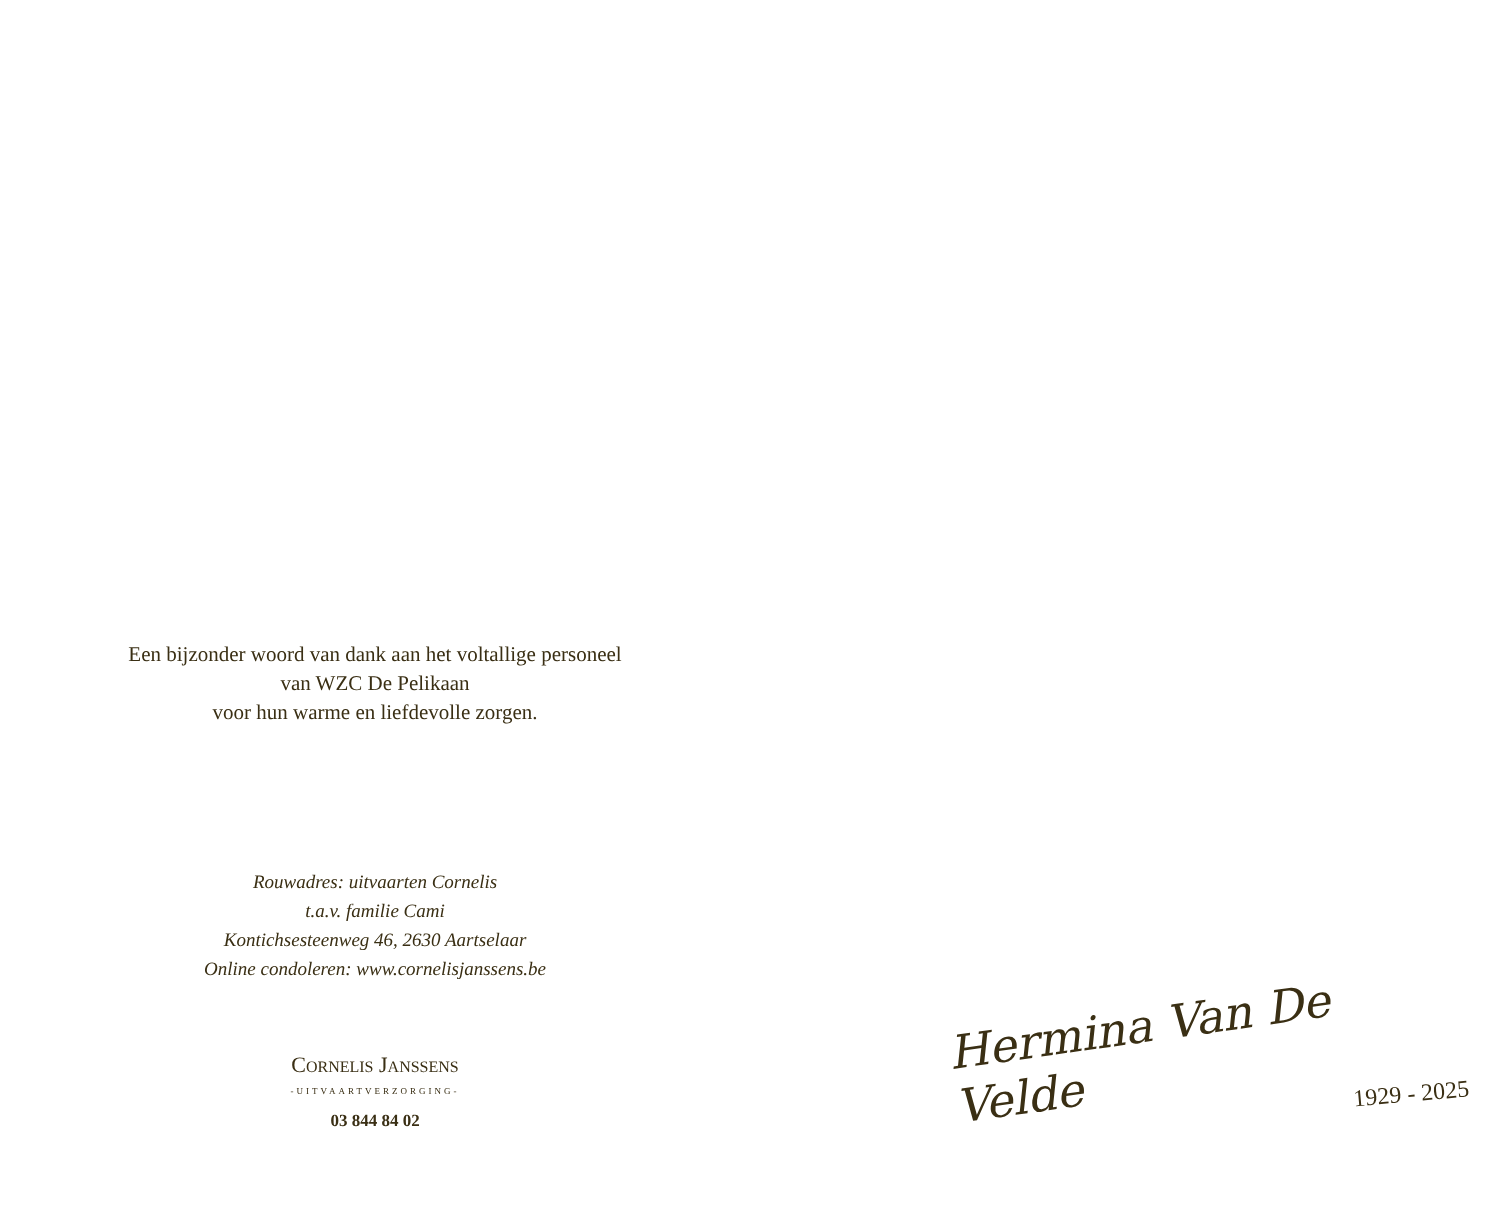Een bijzonder woord van dank aan het voltallige personeel
van WZC De Pelikaan
voor hun warme en liefdevolle zorgen.
Rouwadres: uitvaarten Cornelis
t.a.v. familie Cami
Kontichsesteenweg 46, 2630 Aartselaar
Online condoleren: www.cornelisjanssens.be
CORNELIS JANSSENS
-UITVAARTVERZORGING-
03 844 84 02
Hermina Van De Velde
1929 - 2025